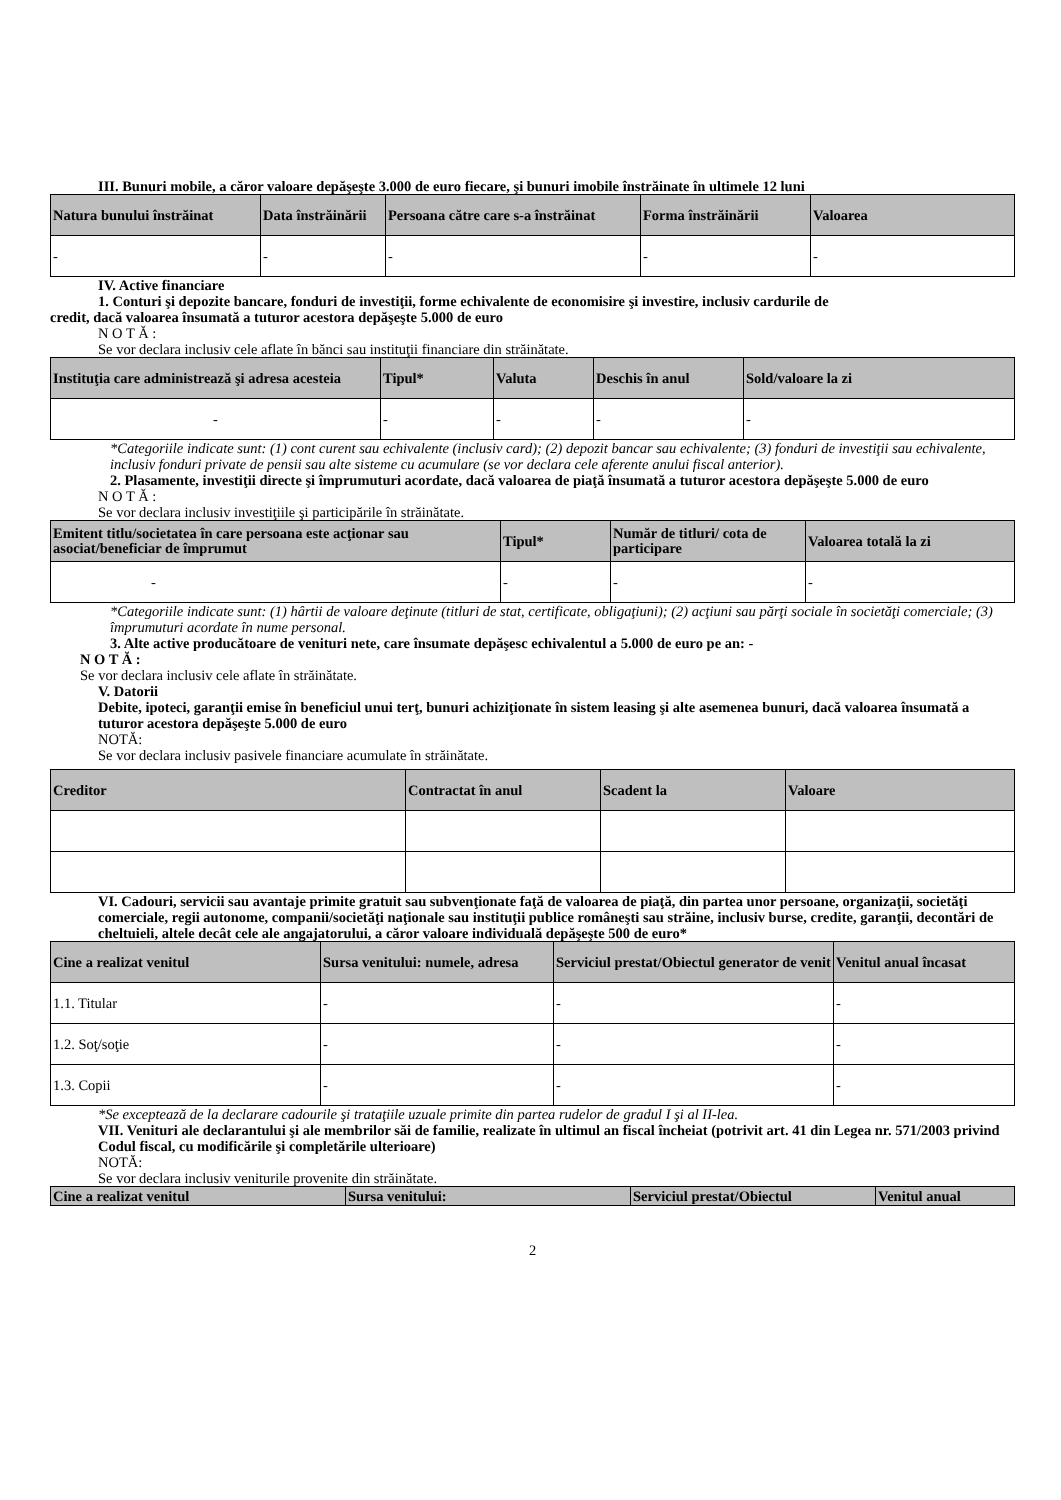III. Bunuri mobile, a căror valoare depăşeşte 3.000 de euro fiecare, şi bunuri imobile înstrăinate în ultimele 12 luni
| Natura bunului înstrăinat | Data înstrăinării | Persoana către care s-a înstrăinat | Forma înstrăinării | Valoarea |
| --- | --- | --- | --- | --- |
| - | - | - | - | - |
IV. Active financiare
1. Conturi şi depozite bancare, fonduri de investiţii, forme echivalente de economisire şi investire, inclusiv cardurile de
credit, dacă valoarea însumată a tuturor acestora depăşeşte 5.000 de euro
N O T Ă :
Se vor declara inclusiv cele aflate în bănci sau instituţii financiare din străinătate.
| Instituţia care administrează şi adresa acesteia | Tipul* | Valuta | Deschis în anul | Sold/valoare la zi |
| --- | --- | --- | --- | --- |
| - | - | - | - | - |
*Categoriile indicate sunt: (1) cont curent sau echivalente (inclusiv card); (2) depozit bancar sau echivalente; (3) fonduri de investiţii sau echivalente, inclusiv fonduri private de pensii sau alte sisteme cu acumulare (se vor declara cele aferente anului fiscal anterior).
2. Plasamente, investiţii directe şi împrumuturi acordate, dacă valoarea de piaţă însumată a tuturor acestora depăşeşte 5.000 de euro
N O T Ă :
Se vor declara inclusiv investiţiile şi participările în străinătate.
| Emitent titlu/societatea în care persoana este acţionar sau asociat/beneficiar de împrumut | Tipul* | Număr de titluri/ cota de participare | Valoarea totală la zi |
| --- | --- | --- | --- |
| - | - | - | - |
*Categoriile indicate sunt: (1) hârtii de valoare deţinute (titluri de stat, certificate, obligaţiuni); (2) acţiuni sau părţi sociale în societăţi comerciale; (3) împrumuturi acordate în nume personal.
3. Alte active producătoare de venituri nete, care însumate depăşesc echivalentul a 5.000 de euro pe an: -
N O T Ă :
Se vor declara inclusiv cele aflate în străinătate.
V. Datorii
Debite, ipoteci, garanţii emise în beneficiul unui terţ, bunuri achiziţionate în sistem leasing şi alte asemenea bunuri, dacă valoarea însumată a tuturor acestora depăşeşte 5.000 de euro
NOTĂ:
Se vor declara inclusiv pasivele financiare acumulate în străinătate.
| Creditor | Contractat în anul | Scadent la | Valoare |
| --- | --- | --- | --- |
VI. Cadouri, servicii sau avantaje primite gratuit sau subvenţionate faţă de valoarea de piaţă, din partea unor persoane, organizaţii, societăţi comerciale, regii autonome, companii/societăţi naţionale sau instituţii publice româneşti sau străine, inclusiv burse, credite, garanţii, decontări de cheltuieli, altele decât cele ale angajatorului, a căror valoare individuală depăşeşte 500 de euro*
| Cine a realizat venitul | Sursa venitului: numele, adresa | Serviciul prestat/Obiectul generator de venit | Venitul anual încasat |
| --- | --- | --- | --- |
| 1.1. Titular | - | - | - |
| 1.2. Soţ/soţie | - | - | - |
| 1.3. Copii | - | - | - |
*Se exceptează de la declarare cadourile şi trataţiile uzuale primite din partea rudelor de gradul I şi al II-lea.
VII. Venituri ale declarantului şi ale membrilor săi de familie, realizate în ultimul an fiscal încheiat (potrivit art. 41 din Legea nr. 571/2003 privind Codul fiscal, cu modificările şi completările ulterioare)
NOTĂ:
Se vor declara inclusiv veniturile provenite din străinătate.
| Cine a realizat venitul | Sursa venitului: | Serviciul prestat/Obiectul | Venitul anual |
| --- | --- | --- | --- |
2